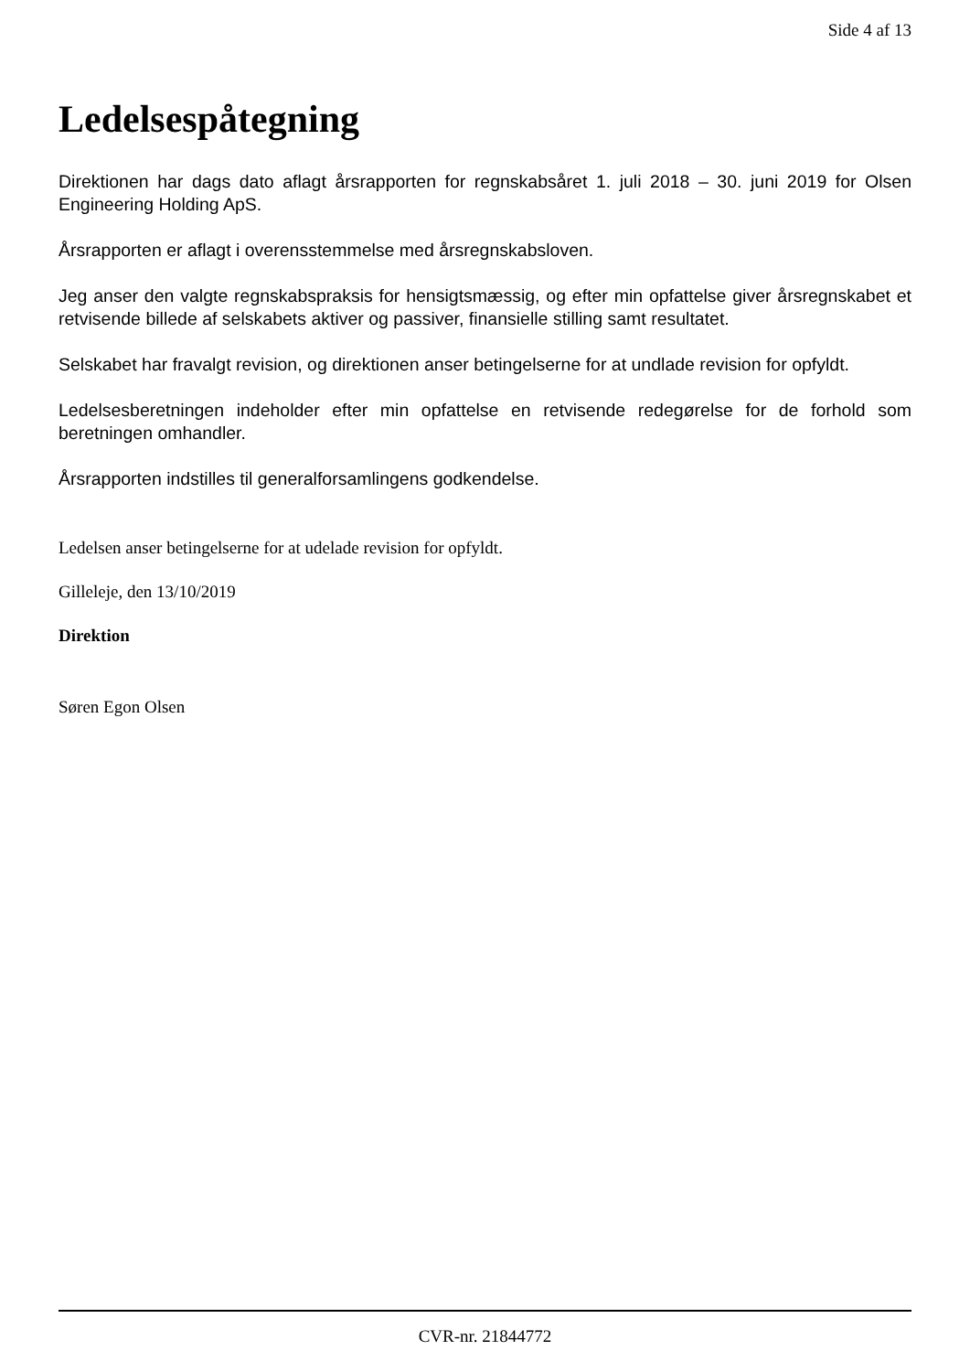Side 4 af 13
Ledelsespåtegning
Direktionen har dags dato aflagt årsrapporten for regnskabsåret 1. juli 2018 – 30. juni 2019 for Olsen Engineering Holding ApS.
Årsrapporten er aflagt i overensstemmelse med årsregnskabsloven.
Jeg anser den valgte regnskabspraksis for hensigtsmæssig, og efter min opfattelse giver årsregnskabet et retvisende billede af selskabets aktiver og passiver, finansielle stilling samt resultatet.
Selskabet har fravalgt revision, og direktionen anser betingelserne for at undlade revision for opfyldt.
Ledelsesberetningen indeholder efter min opfattelse en retvisende redegørelse for de forhold som beretningen omhandler.
Årsrapporten indstilles til generalforsamlingens godkendelse.
Ledelsen anser betingelserne for at udelade revision for opfyldt.
Gilleleje, den 13/10/2019
Direktion
Søren Egon Olsen
CVR-nr. 21844772